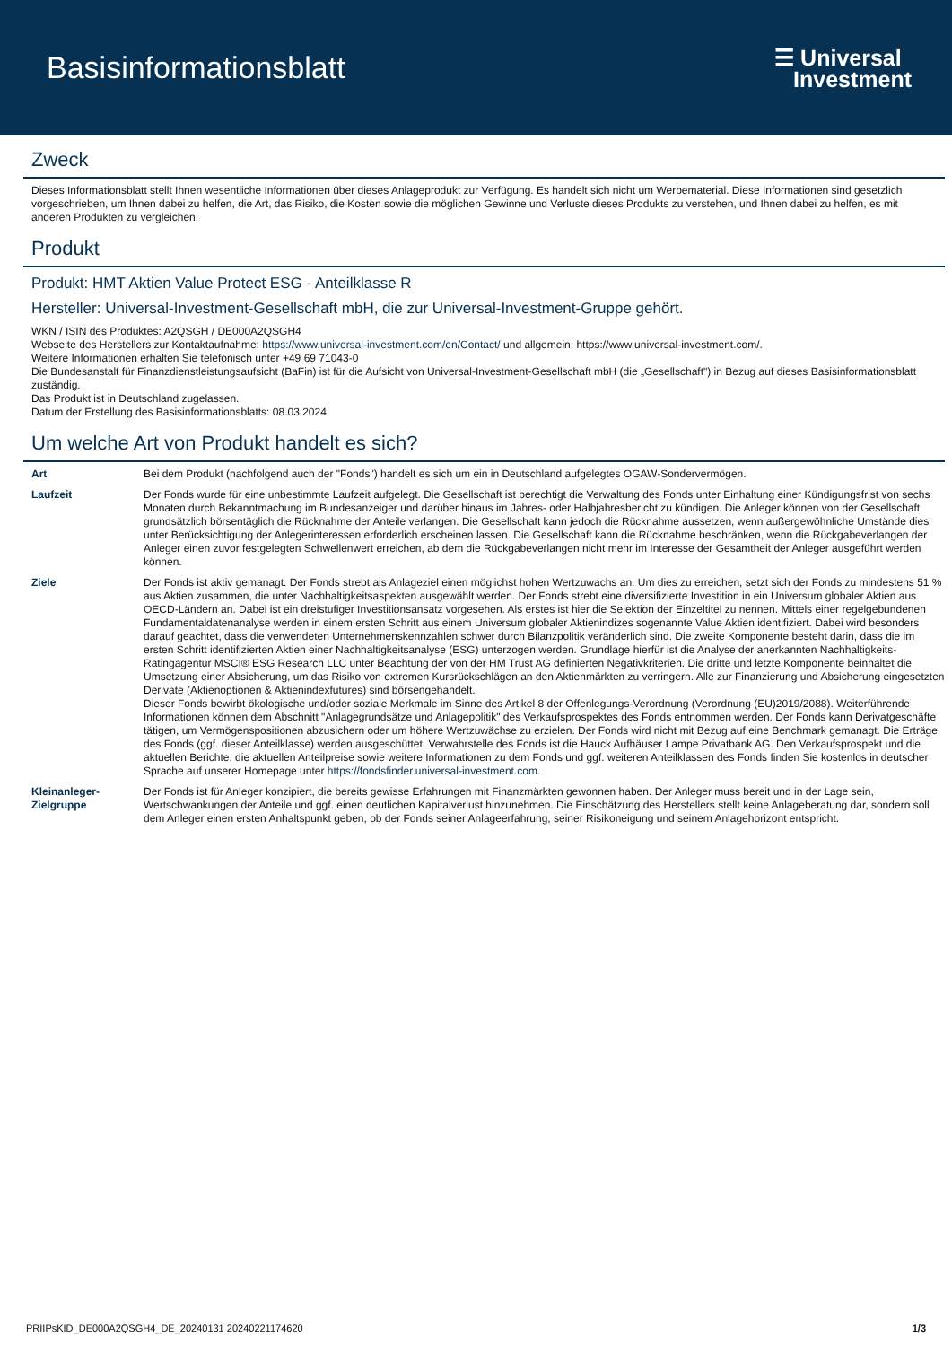Basisinformationsblatt
☰ Universal
Investment
Zweck
Dieses Informationsblatt stellt Ihnen wesentliche Informationen über dieses Anlageprodukt zur Verfügung. Es handelt sich nicht um Werbematerial. Diese Informationen sind gesetzlich vorgeschrieben, um Ihnen dabei zu helfen, die Art, das Risiko, die Kosten sowie die möglichen Gewinne und Verluste dieses Produkts zu verstehen, und Ihnen dabei zu helfen, es mit anderen Produkten zu vergleichen.
Produkt
Produkt: HMT Aktien Value Protect ESG - Anteilklasse R
Hersteller: Universal-Investment-Gesellschaft mbH, die zur Universal-Investment-Gruppe gehört.
WKN / ISIN des Produktes: A2QSGH / DE000A2QSGH4
Webseite des Herstellers zur Kontaktaufnahme: https://www.universal-investment.com/en/Contact/ und allgemein: https://www.universal-investment.com/.
Weitere Informationen erhalten Sie telefonisch unter +49 69 71043-0
Die Bundesanstalt für Finanzdienstleistungsaufsicht (BaFin) ist für die Aufsicht von Universal-Investment-Gesellschaft mbH (die „Gesellschaft") in Bezug auf dieses Basisinformationsblatt zuständig.
Das Produkt ist in Deutschland zugelassen.
Datum der Erstellung des Basisinformationsblatts: 08.03.2024
Um welche Art von Produkt handelt es sich?
| Art | Bei dem Produkt (nachfolgend auch der "Fonds") handelt es sich um ein in Deutschland aufgelegtes OGAW-Sondervermögen. |
| Laufzeit | Der Fonds wurde für eine unbestimmte Laufzeit aufgelegt. Die Gesellschaft ist berechtigt die Verwaltung des Fonds unter Einhaltung einer Kündigungsfrist von sechs Monaten durch Bekanntmachung im Bundesanzeiger und darüber hinaus im Jahres- oder Halbjahresbericht zu kündigen. Die Anleger können von der Gesellschaft grundsätzlich börsentäglich die Rücknahme der Anteile verlangen. Die Gesellschaft kann jedoch die Rücknahme aussetzen, wenn außergewöhnliche Umstände dies unter Berücksichtigung der Anlegerinteressen erforderlich erscheinen lassen. Die Gesellschaft kann die Rücknahme beschränken, wenn die Rückgabeverlangen der Anleger einen zuvor festgelegten Schwellenwert erreichen, ab dem die Rückgabeverlangen nicht mehr im Interesse der Gesamtheit der Anleger ausgeführt werden können. |
| Ziele | Der Fonds ist aktiv gemanagt. Der Fonds strebt als Anlageziel einen möglichst hohen Wertzuwachs an. Um dies zu erreichen, setzt sich der Fonds zu mindestens 51 % aus Aktien zusammen, die unter Nachhaltigkeitsaspekten ausgewählt werden. Der Fonds strebt eine diversifizierte Investition in ein Universum globaler Aktien aus OECD-Ländern an. Dabei ist ein dreistufiger Investitionsansatz vorgesehen. Als erstes ist hier die Selektion der Einzeltitel zu nennen. Mittels einer regelgebundenen Fundamentaldatenanalyse werden in einem ersten Schritt aus einem Universum globaler Aktienindizes sogenannte Value Aktien identifiziert. Dabei wird besonders darauf geachtet, dass die verwendeten Unternehmenskennzahlen schwer durch Bilanzpolitik veränderlich sind. Die zweite Komponente besteht darin, dass die im ersten Schritt identifizierten Aktien einer Nachhaltigkeitsanalyse (ESG) unterzogen werden. Grundlage hierfür ist die Analyse der anerkannten Nachhaltigkeits-Ratingagentur MSCI® ESG Research LLC unter Beachtung der von der HM Trust AG definierten Negativkriterien. Die dritte und letzte Komponente beinhaltet die Umsetzung einer Absicherung, um das Risiko von extremen Kursrückschlägen an den Aktienmärkten zu verringern. Alle zur Finanzierung und Absicherung eingesetzten Derivate (Aktienoptionen & Aktienindexfutures) sind börsengehandelt. Dieser Fonds bewirbt ökologische und/oder soziale Merkmale im Sinne des Artikel 8 der Offenlegungs-Verordnung (Verordnung (EU)2019/2088). Weiterführende Informationen können dem Abschnitt "Anlagegrundsätze und Anlagepolitik" des Verkaufsprospektes des Fonds entnommen werden. Der Fonds kann Derivatgeschäfte tätigen, um Vermögenspositionen abzusichern oder um höhere Wertzuwächse zu erzielen. Der Fonds wird nicht mit Bezug auf eine Benchmark gemanagt. Die Erträge des Fonds (ggf. dieser Anteilklasse) werden ausgeschüttet. Verwahrstelle des Fonds ist die Hauck Aufhäuser Lampe Privatbank AG. Den Verkaufsprospekt und die aktuellen Berichte, die aktuellen Anteilpreise sowie weitere Informationen zu dem Fonds und ggf. weiteren Anteilklassen des Fonds finden Sie kostenlos in deutscher Sprache auf unserer Homepage unter https://fondsfinder.universal-investment.com. |
| Kleinanleger-Zielgruppe | Der Fonds ist für Anleger konzipiert, die bereits gewisse Erfahrungen mit Finanzmärkten gewonnen haben. Der Anleger muss bereit und in der Lage sein, Wertschwankungen der Anteile und ggf. einen deutlichen Kapitalverlust hinzunehmen. Die Einschätzung des Herstellers stellt keine Anlageberatung dar, sondern soll dem Anleger einen ersten Anhaltspunkt geben, ob der Fonds seiner Anlageerfahrung, seiner Risikoneigung und seinem Anlagehorizont entspricht. |
PRIIPsKID_DE000A2QSGH4_DE_20240131 20240221174620 1/3